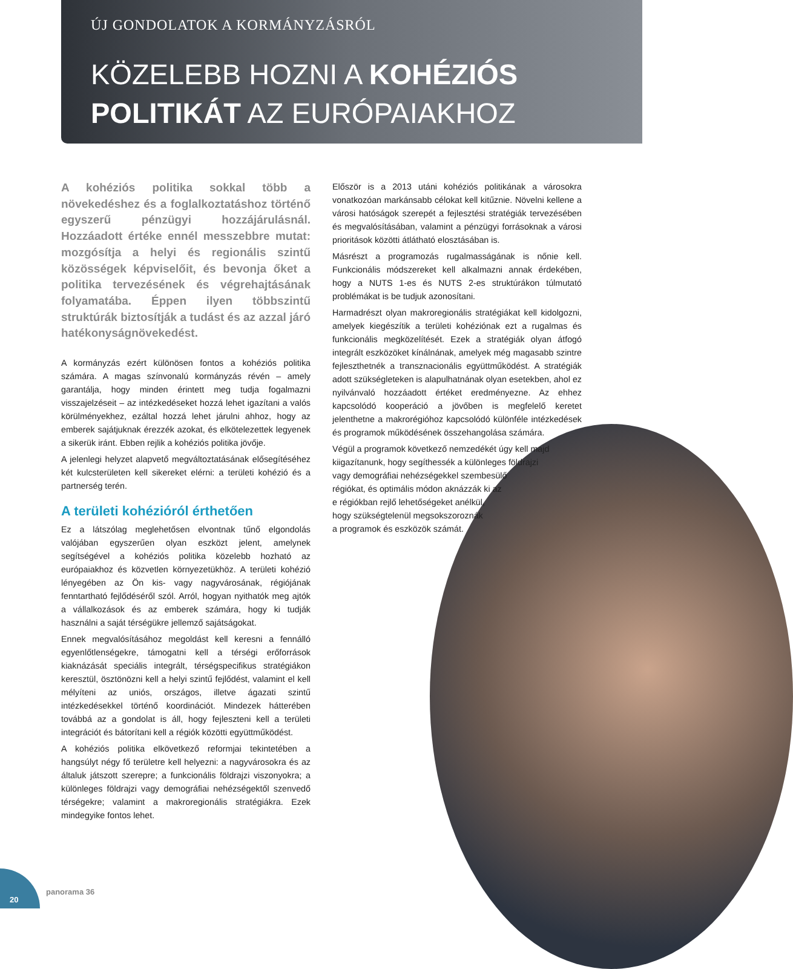ÚJ GONDOLATOK A KORMÁNYZÁSRÓL
KÖZELEBB HOZNI A KOHÉZIÓS
POLITIKÁT AZ EURÓPAIAKHOZ
A kohéziós politika sokkal több a növekedéshez és a foglalkoztatáshoz történő egyszerű pénzügyi hozzájárulásnál. Hozzáadott értéke ennél messzebbre mutat: mozgósítja a helyi és regionális szintű közösségek képviselőit, és bevonja őket a politika tervezésének és végrehajtásának folyamatába. Éppen ilyen többszintű struktúrák biztosítják a tudást és az azzal járó hatékonyságnövekedést.
A kormányzás ezért különösen fontos a kohéziós politika számára. A magas színvonalú kormányzás révén – amely garantálja, hogy minden érintett meg tudja fogalmazni visszajelzéseit – az intézkedéseket hozzá lehet igazítani a valós körülményekhez, ezáltal hozzá lehet járulni ahhoz, hogy az emberek sajátjuknak érezzék azokat, és elkötelezettek legyenek a sikerük iránt. Ebben rejlik a kohéziós politika jövője.
A jelenlegi helyzet alapvető megváltoztatásának elősegítéséhez két kulcsterületen kell sikereket elérni: a területi kohézió és a partnerség terén.
A területi kohézióról érthetően
Ez a látszólag meglehetősen elvontnak tűnő elgondolás valójában egyszerűen olyan eszközt jelent, amelynek segítségével a kohéziós politika közelebb hozható az európaiakhoz és közvetlen környezetükhöz. A területi kohézió lényegében az Ön kis- vagy nagyvárosának, régiójának fenntartható fejlődéséről szól. Arról, hogyan nyithatók meg ajtók a vállalkozások és az emberek számára, hogy ki tudják használni a saját térségükre jellemző sajátságokat.
Ennek megvalósításához megoldást kell keresni a fennálló egyenlőtlenségekre, támogatni kell a térségi erőforrások kiaknázását speciális integrált, térségspecifikus stratégiákon keresztül, ösztönözni kell a helyi szintű fejlődést, valamint el kell mélyíteni az uniós, országos, illetve ágazati szintű intézkedésekkel történő koordinációt. Mindezek hátterében továbbá az a gondolat is áll, hogy fejleszteni kell a területi integrációt és bátorítani kell a régiók közötti együttműködést.
A kohéziós politika elkövetkező reformjai tekintetében a hangsúlyt négy fő területre kell helyezni: a nagyvárosokra és az általuk játszott szerepre; a funkcionális földrajzi viszonyokra; a különleges földrajzi vagy demográfiai nehézségektől szenvedő térségekre; valamint a makroregionális stratégiákra. Ezek mindegyike fontos lehet.
Először is a 2013 utáni kohéziós politikának a városokra vonatkozóan markánsabb célokat kell kitűznie. Növelni kellene a városi hatóságok szerepét a fejlesztési stratégiák tervezésében és megvalósításában, valamint a pénzügyi forrásoknak a városi prioritások közötti átlátható elosztásában is.
Másrészt a programozás rugalmasságának is nőnie kell. Funkcionális módszereket kell alkalmazni annak érdekében, hogy a NUTS 1-es és NUTS 2-es struktúrákon túlmutató problémákat is be tudjuk azonosítani.
Harmadrészt olyan makroregionális stratégiákat kell kidolgozni, amelyek kiegészítik a területi kohéziónak ezt a rugalmas és funkcionális megközelítését. Ezek a stratégiák olyan átfogó integrált eszközöket kínálnának, amelyek még magasabb szintre fejleszthetnék a transznacionális együttműködést. A stratégiák adott szükségleteken is alapulhatnának olyan esetekben, ahol ez nyilvánvaló hozzáadott értéket eredményezne. Az ehhez kapcsolódó kooperáció a jövőben is megfelelő keretet jelenthetne a makrorégióhoz kapcsolódó különféle intézkedések és programok működésének összehangolása számára.
Végül a programok következő nemzedékét úgy kell majd
kiigazítanunk, hogy segíthessék a különleges földrajzi
vagy demográfiai nehézségekkel szembesülő
régiókat, és optimális módon aknázzák ki az
e régiókban rejlő lehetőségeket anélkül,
hogy szükségtelenül megsokszoroznák
a programok és eszközök számát.
20
panorama 36